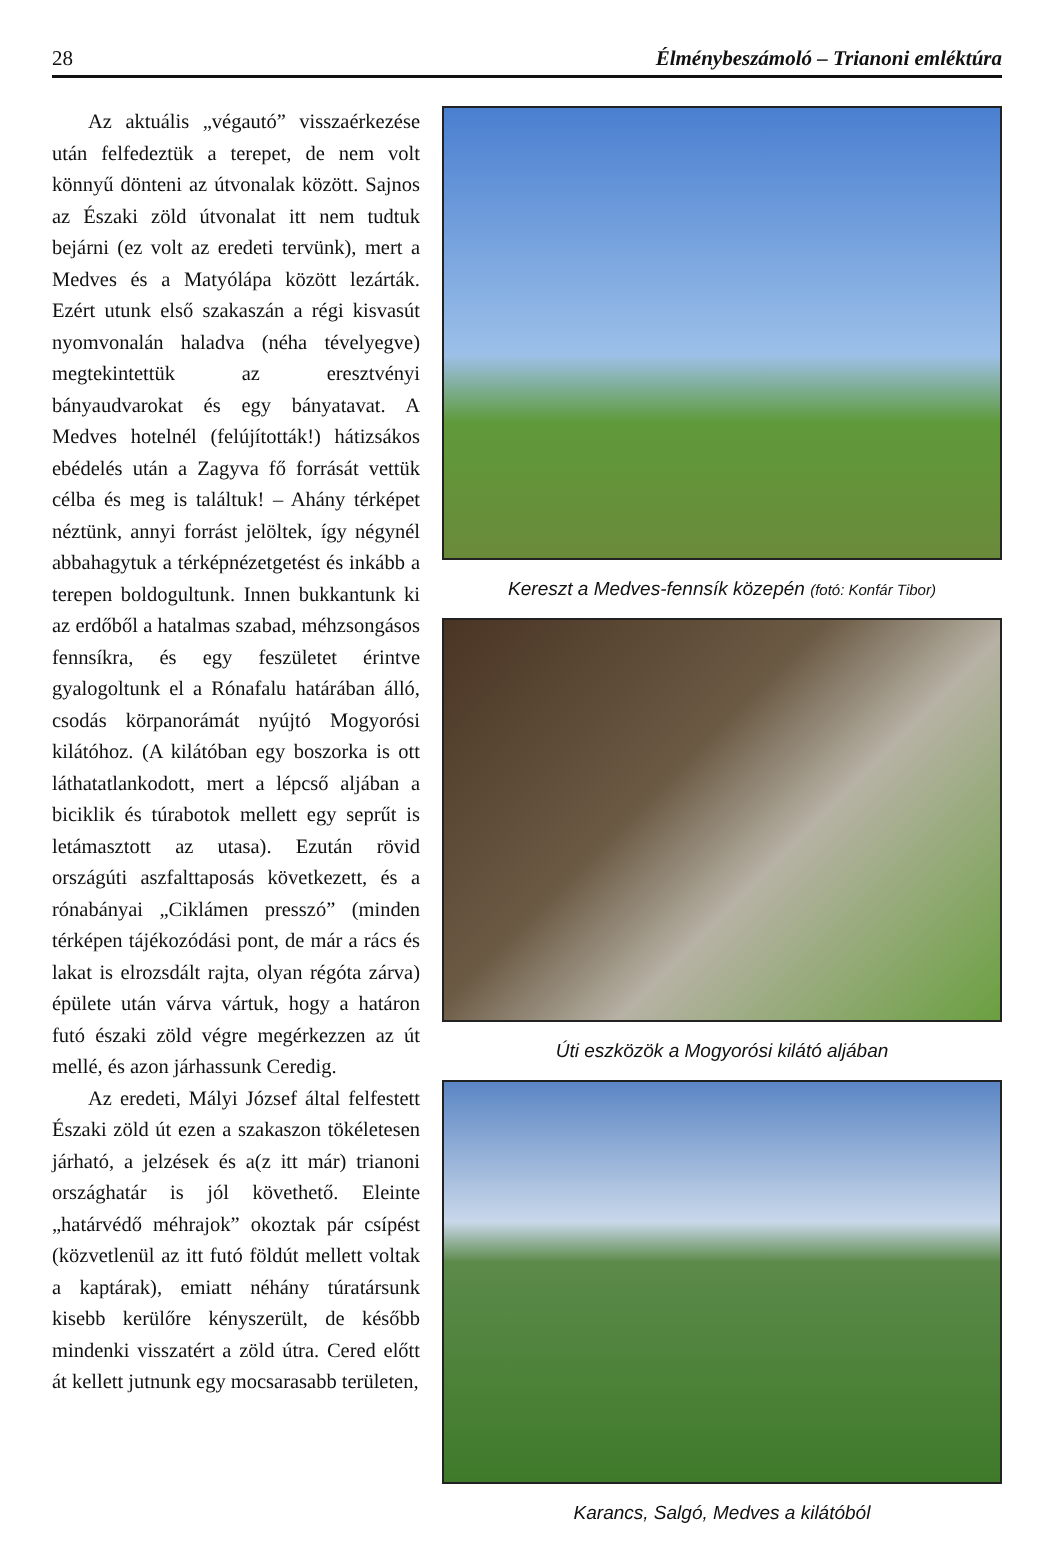28 Élménybeszámoló – Trianoni emléktúra
Az aktuális „végautó” visszaérkezése után felfedeztük a terepet, de nem volt könnyű dönteni az útvonalak között. Sajnos az Északi zöld útvonalat itt nem tudtuk bejárni (ez volt az eredeti tervünk), mert a Medves és a Matyólápa között lezárták. Ezért utunk első szakaszán a régi kisvasút nyomvonalán haladva (néha tévelyegve) megtekintettük az eresztvényi bányaudvarokat és egy bányatavat. A Medves hotelnél (felújították!) hátizsákos ebédelés után a Zagyva fő forrását vettük célba és meg is találtuk! – Ahány térképet néztünk, annyi forrást jelöltek, így négynél abbahagytuk a térképnézetgetést és inkább a terepen boldogultunk. Innen bukkantunk ki az erdőből a hatalmas szabad, méhzsongásos fennsíkra, és egy feszületet érintve gyalogoltunk el a Rónafalu határában álló, csodás körpanorámát nyújtó Mogyorósi kilátóhoz. (A kilátóban egy boszorka is ott láthatatlankodott, mert a lépcső aljában a biciklik és túrabotok mellett egy seprűt is letámasztott az utasa). Ezután rövid országúti aszfalttaposás következett, és a rónabányai „Ciklámen presszó” (minden térképen tájékozódási pont, de már a rács és lakat is elrozsdált rajta, olyan régóta zárva) épülete után várva vártuk, hogy a határon futó északi zöld végre megérkezzen az út mellé, és azon járhassunk Ceredig.
Az eredeti, Mályi József által felfestett Északi zöld út ezen a szakaszon tökéletesen járható, a jelzések és a(z itt már) trianoni országhatár is jól követhető. Eleinte „határvédő méhrajok” okoztak pár csípést (közvetlenül az itt futó földút mellett voltak a kaptárak), emiatt néhány túratársunk kisebb kerülőre kényszerült, de később mindenki visszatért a zöld útra. Cered előtt át kellett jutnunk egy mocsarasabb területen,
Kereszt a Medves-fennsík közepén (fotó: Konfár Tibor)
Úti eszközök a Mogyorósi kilátó aljában
Karancs, Salgó, Medves a kilátóból